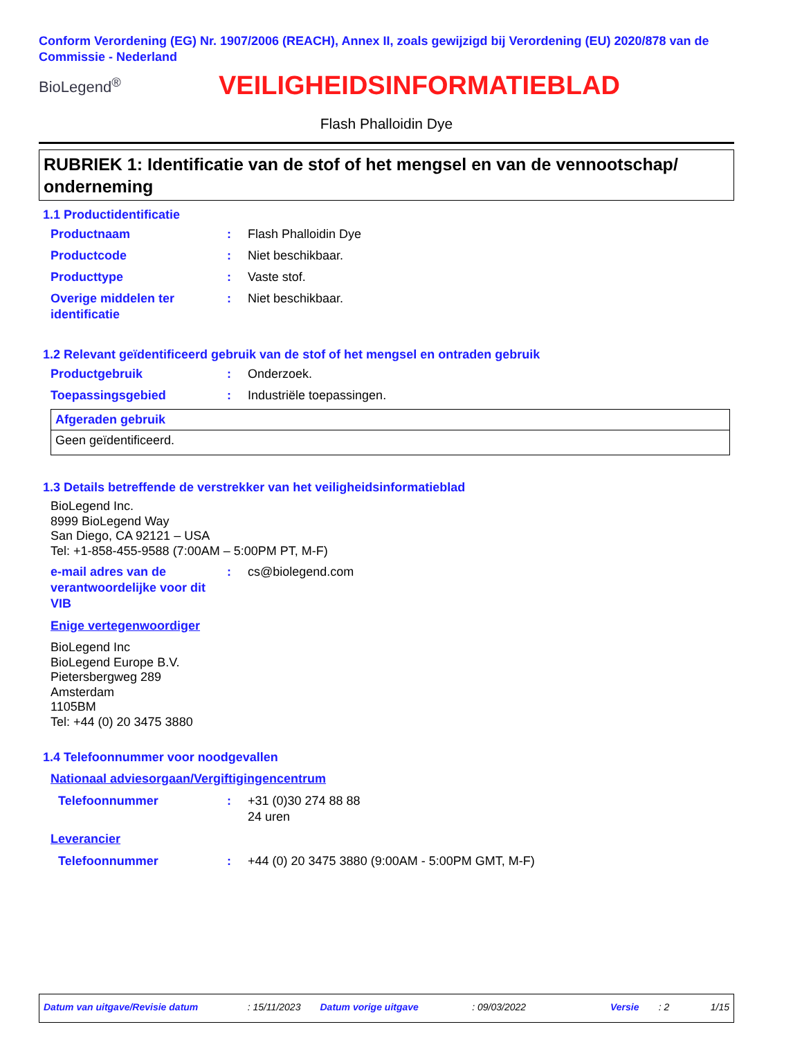Conform Verordening (EG) Nr. 1907/2006 (REACH), Annex II, zoals gewijzigd bij Verordening (EU) 2020/878 van de Commissie - Nederland
BioLegend<sup>®</sup>
VEILIGHEIDSINFORMATIEBLAD
Flash Phalloidin Dye
RUBRIEK 1: Identificatie van de stof of het mengsel en van de vennootschap/ onderneming
1.1 Productidentificatie
Productnaam : Flash Phalloidin Dye
Productcode : Niet beschikbaar.
Producttype : Vaste stof.
Overige middelen ter identificatie
: Niet beschikbaar.
1.2 Relevant geïdentificeerd gebruik van de stof of het mengsel en ontraden gebruik
Productgebruik : Onderzoek.
Toepassingsgebied : Industriële toepassingen.
Afgeraden gebruik
Geen geïdentificeerd.
1.3 Details betreffende de verstrekker van het veiligheidsinformatieblad
BioLegend Inc.
8999 BioLegend Way
San Diego, CA 92121 – USA
Tel: +1-858-455-9588 (7:00AM – 5:00PM PT, M-F)
e-mail adres van de verantwoordelijke voor dit VIB
: cs@biolegend.com
Enige vertegenwoordiger
BioLegend Inc
BioLegend Europe B.V.
Pietersbergweg 289
Amsterdam
1105BM
Tel: +44 (0) 20 3475 3880
1.4 Telefoonnummer voor noodgevallen
Nationaal adviesorgaan/Vergiftigingencentrum
Telefoonnummer : +31 (0)30 274 88 88
24 uren
Leverancier
Telefoonnummer : +44 (0) 20 3475 3880 (9:00AM - 5:00PM GMT, M-F)
Datum van uitgave/Revisie datum: 15/11/2023 Datum vorige uitgave: 09/03/2022 Versie: 2 1/15